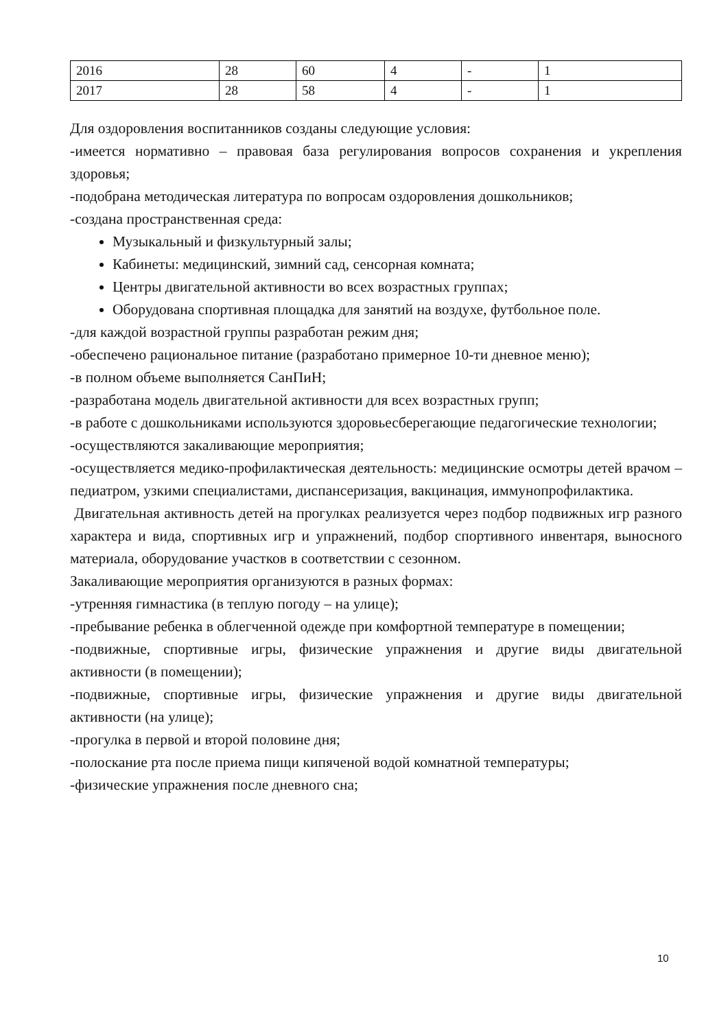| 2016 | 28 | 60 | 4 | - | 1 |
| 2017 | 28 | 58 | 4 | - | 1 |
Для оздоровления воспитанников созданы следующие условия:
-имеется нормативно – правовая база регулирования вопросов сохранения и укрепления здоровья;
-подобрана методическая литература по вопросам оздоровления дошкольников;
-создана пространственная среда:
Музыкальный и физкультурный залы;
Кабинеты: медицинский, зимний сад, сенсорная комната;
Центры двигательной активности во всех возрастных группах;
Оборудована спортивная площадка для занятий на воздухе, футбольное поле.
-для каждой возрастной группы разработан режим дня;
-обеспечено рациональное питание (разработано примерное 10-ти дневное меню);
-в полном объеме выполняется СанПиН;
-разработана модель двигательной активности для всех возрастных групп;
-в работе с дошкольниками используются здоровьесберегающие педагогические технологии;
-осуществляются закаливающие мероприятия;
-осуществляется медико-профилактическая деятельность: медицинские осмотры детей врачом – педиатром, узкими специалистами, диспансеризация, вакцинация, иммунопрофилактика.
Двигательная активность детей на прогулках реализуется через подбор подвижных игр разного характера и вида, спортивных игр и упражнений, подбор спортивного инвентаря, выносного материала, оборудование участков в соответствии с сезонном.
Закаливающие мероприятия организуются в разных формах:
-утренняя гимнастика (в теплую погоду – на улице);
-пребывание ребенка в облегченной одежде при комфортной температуре в помещении;
-подвижные, спортивные игры, физические упражнения и другие виды двигательной активности (в помещении);
-подвижные, спортивные игры, физические упражнения и другие виды двигательной активности (на улице);
-прогулка в первой и второй половине дня;
-полоскание рта после приема пищи кипяченой водой комнатной температуры;
-физические упражнения после дневного сна;
10